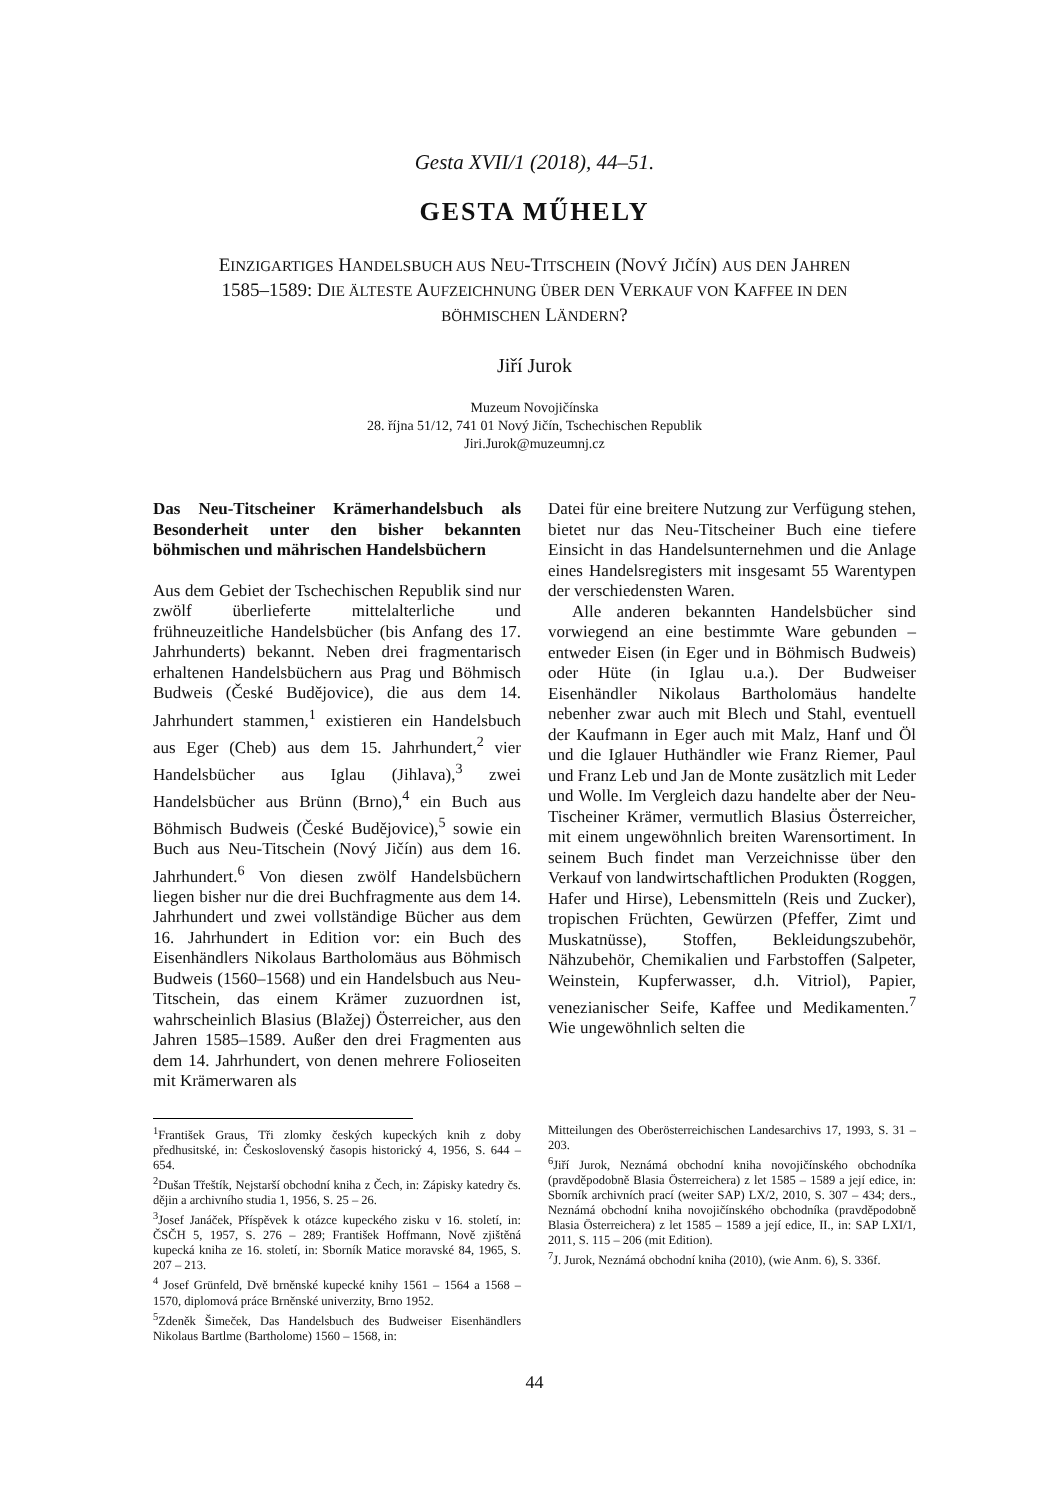Gesta XVII/1 (2018), 44–51.
GESTA MŰHELY
EINZIGARTIGES HANDELSBUCH AUS NEU-TITSCHEIN (NOVÝ JIČÍN) AUS DEN JAHREN
1585–1589: DIE ÄLTESTE AUFZEICHNUNG ÜBER DEN VERKAUF VON KAFFEE IN DEN
BÖHMISCHEN LÄNDERN?
Jiří Jurok
Muzeum Novojičínska
28. října 51/12, 741 01 Nový Jičín, Tschechischen Republik
Jiri.Jurok@muzeumnj.cz
Das Neu-Titscheiner Krämerhandelsbuch als Besonderheit unter den bisher bekannten böhmischen und mährischen Handelsbüchern
Aus dem Gebiet der Tschechischen Republik sind nur zwölf überlieferte mittelalterliche und frühneuzeitliche Handelsbücher (bis Anfang des 17. Jahrhunderts) bekannt. Neben drei fragmentarisch erhaltenen Handelsbüchern aus Prag und Böhmisch Budweis (České Budějovice), die aus dem 14. Jahrhundert stammen,<sup>1</sup> existieren ein Handelsbuch aus Eger (Cheb) aus dem 15. Jahrhundert,<sup>2</sup> vier Handelsbücher aus Iglau (Jihlava),<sup>3</sup> zwei Handelsbücher aus Brünn (Brno),<sup>4</sup> ein Buch aus Böhmisch Budweis (České Budějovice),<sup>5</sup> sowie ein Buch aus Neu-Titschein (Nový Jičín) aus dem 16. Jahrhundert.<sup>6</sup> Von diesen zwölf Handelsbüchern liegen bisher nur die drei Buchfragmente aus dem 14. Jahrhundert und zwei vollständige Bücher aus dem 16. Jahrhundert in Edition vor: ein Buch des Eisenhändlers Nikolaus Bartholomäus aus Böhmisch Budweis (1560–1568) und ein Handelsbuch aus Neu-Titschein, das einem Krämer zuzuordnen ist, wahrscheinlich Blasius (Blažej) Österreicher, aus den Jahren 1585–1589. Außer den drei Fragmenten aus dem 14. Jahrhundert, von denen mehrere Folioseiten mit Krämerwaren als
Datei für eine breitere Nutzung zur Verfügung stehen, bietet nur das Neu-Titscheiner Buch eine tiefere Einsicht in das Handelsunternehmen und die Anlage eines Handelsregisters mit insgesamt 55 Warentypen der verschiedensten Waren.
Alle anderen bekannten Handelsbücher sind vorwiegend an eine bestimmte Ware gebunden – entweder Eisen (in Eger und in Böhmisch Budweis) oder Hüte (in Iglau u.a.). Der Budweiser Eisenhändler Nikolaus Bartholomäus handelte nebenher zwar auch mit Blech und Stahl, eventuell der Kaufmann in Eger auch mit Malz, Hanf und Öl und die Iglauer Huthändler wie Franz Riemer, Paul und Franz Leb und Jan de Monte zusätzlich mit Leder und Wolle. Im Vergleich dazu handelte aber der Neu-Tischeiner Krämer, vermutlich Blasius Österreicher, mit einem ungewöhnlich breiten Warensortiment. In seinem Buch findet man Verzeichnisse über den Verkauf von landwirtschaftlichen Produkten (Roggen, Hafer und Hirse), Lebensmitteln (Reis und Zucker), tropischen Früchten, Gewürzen (Pfeffer, Zimt und Muskatnüsse), Stoffen, Bekleidungszubehör, Nähzubehör, Chemikalien und Farbstoffen (Salpeter, Weinstein, Kupferwasser, d.h. Vitriol), Papier, venezianischer Seife, Kaffee und Medikamenten.<sup>7</sup> Wie ungewöhnlich selten die
<sup>1</sup> František Graus, Tři zlomky českých kupeckých knih z doby předhusitské, in: Československý časopis historický 4, 1956, S. 644 – 654.
<sup>2</sup> Dušan Třeštík, Nejstarší obchodní kniha z Čech, in: Zápisky katedry čs. dějin a archivního studia 1, 1956, S. 25 – 26.
<sup>3</sup> Josef Janáček, Příspěvek k otázce kupeckého zisku v 16. století, in: ČSČH 5, 1957, S. 276 – 289; František Hoffmann, Nově zjištěná kupecká kniha ze 16. století, in: Sborník Matice moravské 84, 1965, S. 207 – 213.
<sup>4</sup> Josef Grünfeld, Dvě brněnské kupecké knihy 1561 – 1564 a 1568 – 1570, diplomová práce Brněnské univerzity, Brno 1952.
<sup>5</sup> Zdeněk Šimeček, Das Handelsbuch des Budweiser Eisenhändlers Nikolaus Bartlme (Bartholome) 1560 – 1568, in:
Mitteilungen des Oberösterreichischen Landesarchivs 17, 1993, S. 31 – 203.
<sup>6</sup> Jiří Jurok, Neznámá obchodní kniha novojičínského obchodníka (pravděpodobně Blasia Österreichera) z let 1585 – 1589 a její edice, in: Sborník archivních prací (weiter SAP) LX/2, 2010, S. 307 – 434; ders., Neznámá obchodní kniha novojičínského obchodníka (pravděpodobně Blasia Österreichera) z let 1585 – 1589 a její edice, II., in: SAP LXI/1, 2011, S. 115 – 206 (mit Edition).
<sup>7</sup> J. Jurok, Neznámá obchodní kniha (2010), (wie Anm. 6), S. 336f.
44